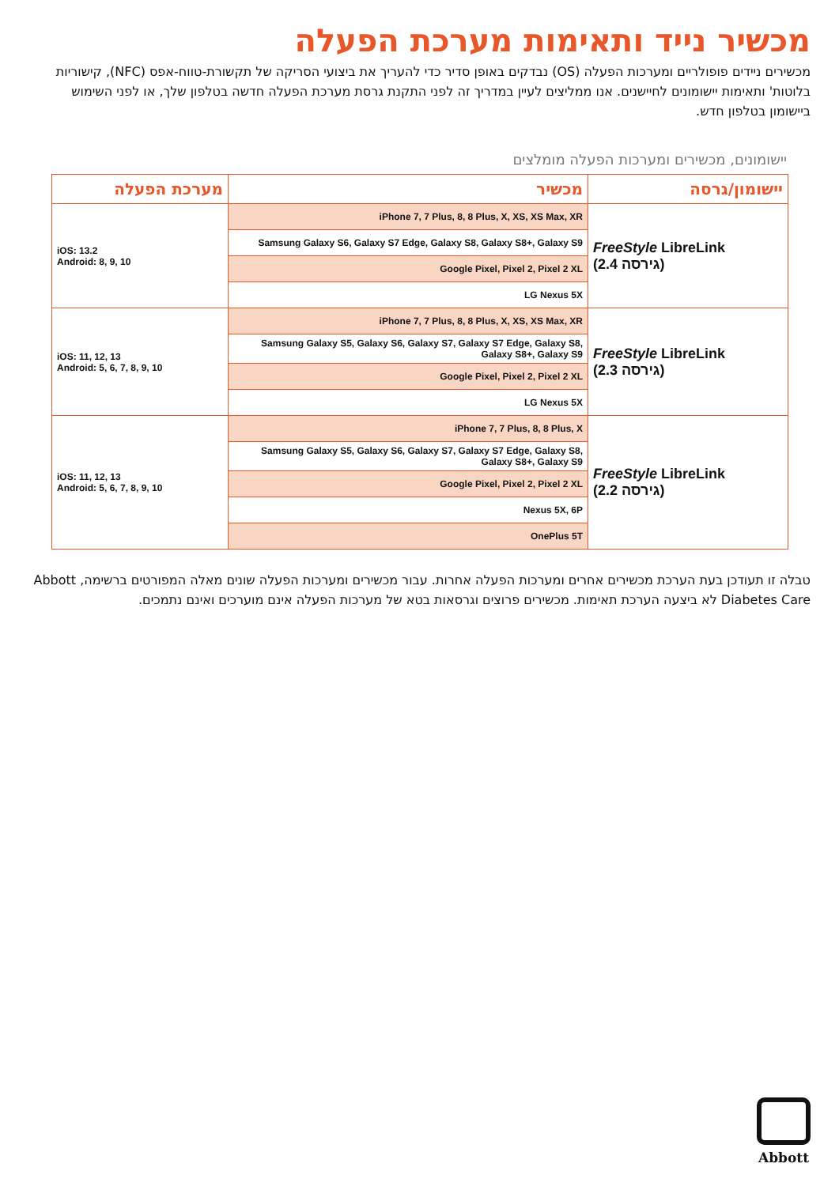מכשיר נייד ותאימות מערכת הפעלה
מכשירים ניידים פופולריים ומערכות הפעלה (OS) נבדקים באופן סדיר כדי להעריך את ביצועי הסריקה של תקשורת-טווח-אפס (NFC), קישוריות בלוטות' ותאימות יישומונים לחיישנים. אנו ממליצים לעיין במדריך זה לפני התקנת גרסת מערכת הפעלה חדשה בטלפון שלך, או לפני השימוש ביישומון בטלפון חדש.
יישומונים, מכשירים ומערכות הפעלה מומלצים
| יישומון/גרסה | מכשיר | מערכת הפעלה |
| --- | --- | --- |
| FreeStyle LibreLink (2.4 גירסה) | iPhone 7, 7 Plus, 8, 8 Plus, X, XS, XS Max, XR | iOS: 13.2 Android: 8, 9, 10 |
| | Samsung Galaxy S6, Galaxy S7 Edge, Galaxy S8, Galaxy S8+, Galaxy S9 | |
| | Google Pixel, Pixel 2, Pixel 2 XL | |
| | LG Nexus 5X | |
| FreeStyle LibreLink (2.3 גירסה) | iPhone 7, 7 Plus, 8, 8 Plus, X, XS, XS Max, XR | iOS: 11, 12, 13 Android: 5, 6, 7, 8, 9, 10 |
| | Samsung Galaxy S5, Galaxy S6, Galaxy S7, Galaxy S7 Edge, Galaxy S8, Galaxy S8+, Galaxy S9 | |
| | Google Pixel, Pixel 2, Pixel 2 XL | |
| | LG Nexus 5X | |
| FreeStyle LibreLink (2.2 גירסה) | iPhone 7, 7 Plus, 8, 8 Plus, X | iOS: 11, 12, 13 Android: 5, 6, 7, 8, 9, 10 |
| | Samsung Galaxy S5, Galaxy S6, Galaxy S7, Galaxy S7 Edge, Galaxy S8, Galaxy S8+, Galaxy S9 | |
| | Google Pixel, Pixel 2, Pixel 2 XL | |
| | Nexus 5X, 6P | |
| | OnePlus 5T | |
טבלה זו תעודכן בעת הערכת מכשירים אחרים ומערכות הפעלה אחרות. עבור מכשירים ומערכות הפעלה שונים מאלה המפורטים ברשימה, Abbott Diabetes Care לא ביצעה הערכת תאימות. מכשירים פרוצים וגרסאות בטא של מערכות הפעלה אינם מוערכים ואינם נתמכים.
Abbott